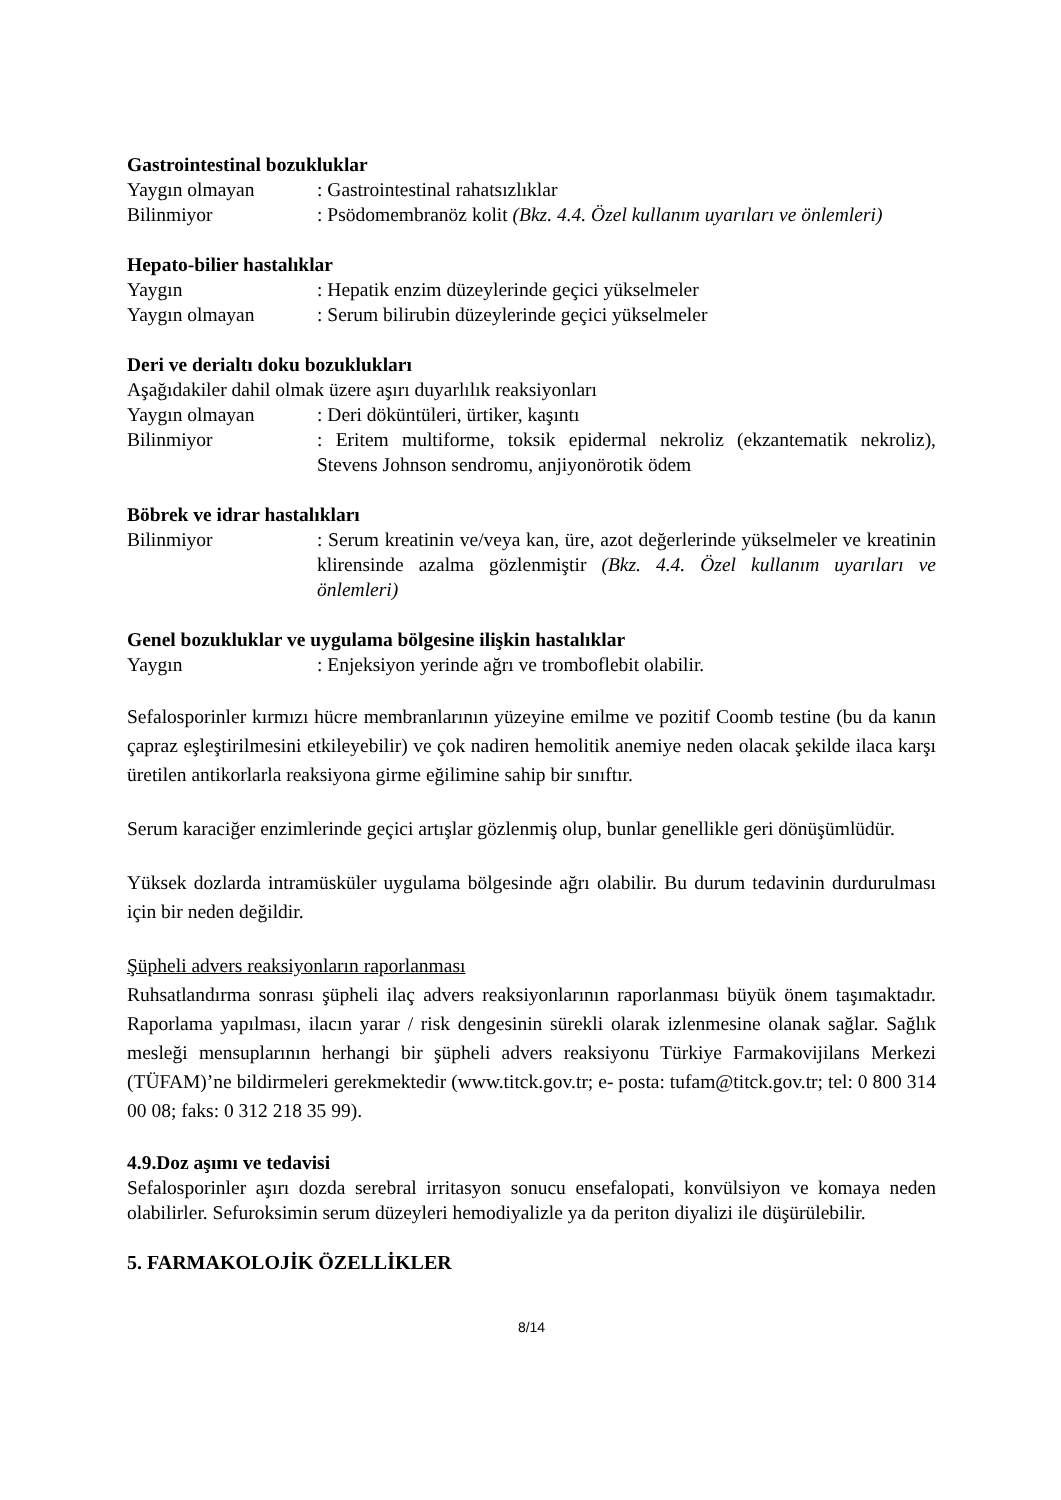Gastrointestinal bozukluklar
Yaygın olmayan : Gastrointestinal rahatsızlıklar
Bilinmiyor : Psödomembranöz kolit (Bkz. 4.4. Özel kullanım uyarıları ve önlemleri)
Hepato-bilier hastalıklar
Yaygın : Hepatik enzim düzeylerinde geçici yükselmeler
Yaygın olmayan : Serum bilirubin düzeylerinde geçici yükselmeler
Deri ve derialtı doku bozuklukları
Aşağıdakiler dahil olmak üzere aşırı duyarlılık reaksiyonları
Yaygın olmayan : Deri döküntüleri, ürtiker, kaşıntı
Bilinmiyor : Eritem multiforme, toksik epidermal nekroliz (ekzantematik nekroliz), Stevens Johnson sendromu, anjiyonörotik ödem
Böbrek ve idrar hastalıkları
Bilinmiyor : Serum kreatinin ve/veya kan, üre, azot değerlerinde yükselmeler ve kreatinin klirensinde azalma gözlenmiştir (Bkz. 4.4. Özel kullanım uyarıları ve önlemleri)
Genel bozukluklar ve uygulama bölgesine ilişkin hastalıklar
Yaygın : Enjeksiyon yerinde ağrı ve tromboflebit olabilir.
Sefalosporinler kırmızı hücre membranlarının yüzeyine emilme ve pozitif Coomb testine (bu da kanın çapraz eşleştirilmesini etkileyebilir) ve çok nadiren hemolitik anemiye neden olacak şekilde ilaca karşı üretilen antikorlarla reaksiyona girme eğilimine sahip bir sınıftır.
Serum karaciğer enzimlerinde geçici artışlar gözlenmiş olup, bunlar genellikle geri dönüşümlüdür.
Yüksek dozlarda intramüsküler uygulama bölgesinde ağrı olabilir. Bu durum tedavinin durdurulması için bir neden değildir.
Şüpheli advers reaksiyonların raporlanması
Ruhsatlandırma sonrası şüpheli ilaç advers reaksiyonlarının raporlanması büyük önem taşımaktadır. Raporlama yapılması, ilacın yarar / risk dengesinin sürekli olarak izlenmesine olanak sağlar. Sağlık mesleği mensuplarının herhangi bir şüpheli advers reaksiyonu Türkiye Farmakovijilans Merkezi (TÜFAM)’ne bildirmeleri gerekmektedir (www.titck.gov.tr; e- posta: tufam@titck.gov.tr; tel: 0 800 314 00 08; faks: 0 312 218 35 99).
4.9.Doz aşımı ve tedavisi
Sefalosporinler aşırı dozda serebral irritasyon sonucu ensefalopati, konvülsiyon ve komaya neden olabilirler. Sefuroksimin serum düzeyleri hemodiyalizle ya da periton diyalizi ile düşürülebilir.
5. FARMAKOLOJİK ÖZELLİKLER
8/14